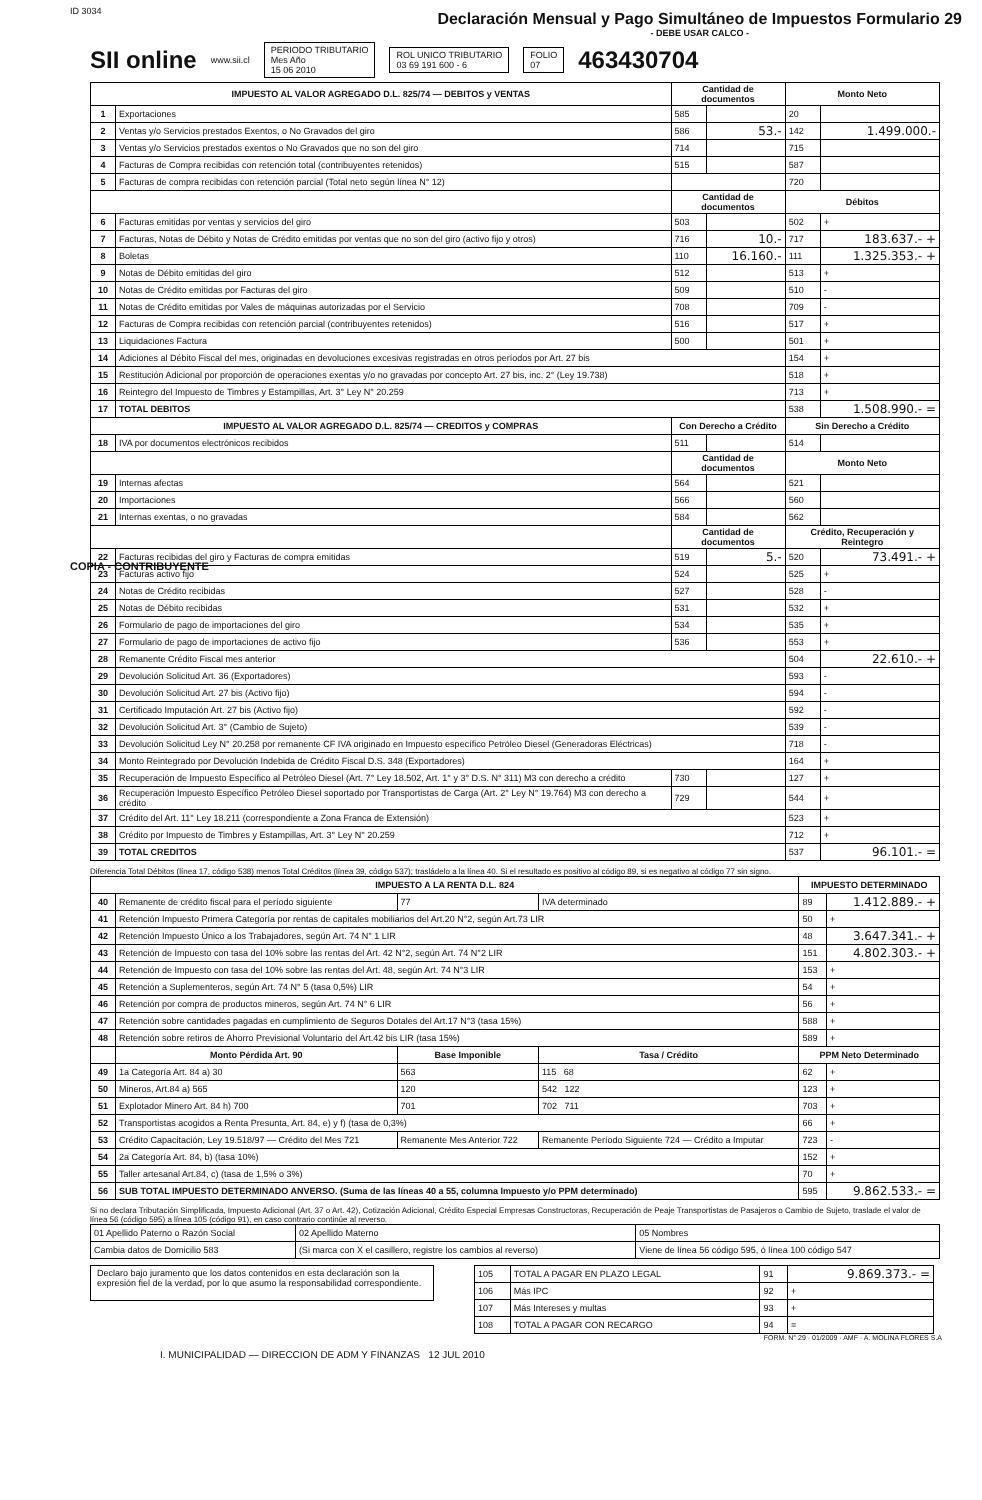ID 3034
Declaración Mensual y Pago Simultáneo de Impuestos Formulario 29
- DEBE USAR CALCO -
SII online
www.sii.cl
PERIODO TRIBUTARIO
Mes Año
15 06 2010
ROL UNICO TRIBUTARIO
03 69 191 600 - 6
FOLIO
07
463430704
| IMPUESTO AL VALOR AGREGADO D.L. 825/74 — DEBITOS y VENTAS | | Cantidad de documentos | | Monto Neto | |
| --- | --- | --- | --- | --- | --- |
| 1 | Exportaciones | 585 | | 20 | |
| 2 | Ventas y/o Servicios prestados Exentos, o No Gravados del giro | 586 | 53.- | 142 | 1.499.000.- |
| 3 | Ventas y/o Servicios prestados exentos o No Gravados que no son del giro | 714 | | 715 | |
| 4 | Facturas de Compra recibidas con retención total (contribuyentes retenidos) | 515 | | 587 | |
| 5 | Facturas de compra recibidas con retención parcial (Total neto según línea N° 12) | | | 720 | |
| | | Cantidad de documentos | | Débitos | |
| 6 | Facturas emitidas por ventas y servicios del giro | 503 | | 502 | + |
| 7 | Facturas, Notas de Débito y Notas de Crédito emitidas por ventas que no son del giro (activo fijo y otros) | 716 | 10.- | 717 | 183.637.- + |
| 8 | Boletas | 110 | 16.160.- | 111 | 1.325.353.- + |
| 9 | Notas de Débito emitidas del giro | 512 | | 513 | + |
| 10 | Notas de Crédito emitidas por Facturas del giro | 509 | | 510 | - |
| 11 | Notas de Crédito emitidas por Vales de máquinas autorizadas por el Servicio | 708 | | 709 | - |
| 12 | Facturas de Compra recibidas con retención parcial (contribuyentes retenidos) | 516 | | 517 | + |
| 13 | Liquidaciones Factura | 500 | | 501 | + |
| 14 | Adiciones al Débito Fiscal del mes, originadas en devoluciones excesivas registradas en otros períodos por Art. 27 bis | | | 154 | + |
| 15 | Restitución Adicional por proporción de operaciones exentas y/o no gravadas por concepto Art. 27 bis, inc. 2° (Ley 19.738) | | | 518 | + |
| 16 | Reintegro del Impuesto de Timbres y Estampillas, Art. 3° Ley N° 20.259 | | | 713 | + |
| 17 | TOTAL DEBITOS | | | 538 | 1.508.990.- = |
| IMPUESTO AL VALOR AGREGADO D.L. 825/74 — CREDITOS y COMPRAS | | Con Derecho a Crédito | | Sin Derecho a Crédito | |
| 18 | IVA por documentos electrónicos recibidos | 511 | | 514 | |
| | | Cantidad de documentos | | Monto Neto | |
| 19 | Internas afectas | 564 | | 521 | |
| 20 | Importaciones | 566 | | 560 | |
| 21 | Internas exentas, o no gravadas | 584 | | 562 | |
| | | Cantidad de documentos | | Crédito, Recuperación y Reintegro | |
| 22 | Facturas recibidas del giro y Facturas de compra emitidas | 519 | 5.- | 520 | 73.491.- + |
| 23 | Facturas activo fijo | 524 | | 525 | + |
| 24 | Notas de Crédito recibidas | 527 | | 528 | - |
| 25 | Notas de Débito recibidas | 531 | | 532 | + |
| 26 | Formulario de pago de importaciones del giro | 534 | | 535 | + |
| 27 | Formulario de pago de importaciones de activo fijo | 536 | | 553 | + |
| 28 | Remanente Crédito Fiscal mes anterior | | | 504 | 22.610.- + |
| 29 | Devolución Solicitud Art. 36 (Exportadores) | | | 593 | - |
| 30 | Devolución Solicitud Art. 27 bis (Activo fijo) | | | 594 | - |
| 31 | Certificado Imputación Art. 27 bis (Activo fijo) | | | 592 | - |
| 32 | Devolución Solicitud Art. 3° (Cambio de Sujeto) | | | 539 | - |
| 33 | Devolución Solicitud Ley N° 20.258 por remanente CF IVA originado en Impuesto específico Petróleo Diesel (Generadoras Eléctricas) | | | 718 | - |
| 34 | Monto Reintegrado por Devolución Indebida de Crédito Fiscal D.S. 348 (Exportadores) | | | 164 | + |
| 35 | Recuperación de Impuesto Específico al Petróleo Diesel (Art. 7° Ley 18.502, Art. 1° y 3° D.S. N° 311) M3 con derecho a crédito | 730 | | 127 | + |
| 36 | Recuperación Impuesto Específico Petróleo Diesel soportado por Transportistas de Carga (Art. 2° Ley N° 19.764) M3 con derecho a crédito | 729 | | 544 | + |
| 37 | Crédito del Art. 11° Ley 18.211 (correspondiente a Zona Franca de Extensión) | | | 523 | + |
| 38 | Crédito por Impuesto de Timbres y Estampillas, Art. 3° Ley N° 20.259 | | | 712 | + |
| 39 | TOTAL CREDITOS | | | 537 | 96.101.- = |
Diferencia Total Débitos (línea 17, código 538) menos Total Créditos (línea 39, código 537); trasládelo a la línea 40. Si el resultado es positivo al código 89, si es negativo al código 77 sin signo.
| IMPUESTO A LA RENTA D.L. 824 | | | | IMPUESTO DETERMINADO | |
| --- | --- | --- | --- | --- | --- |
| 40 | Remanente de crédito fiscal para el período siguiente | 77 | IVA determinado | 89 | 1.412.889.- + |
| 41 | Retención Impuesto Primera Categoría por rentas de capitales mobiliarios del Art.20 N°2, según Art.73 LIR | | | 50 | + |
| 42 | Retención Impuesto Único a los Trabajadores, según Art. 74 N° 1 LIR | | | 48 | 3.647.341.- + |
| 43 | Retención de Impuesto con tasa del 10% sobre las rentas del Art. 42 N°2, según Art. 74 N°2 LIR | | | 151 | 4.802.303.- + |
| 44 | Retención de Impuesto con tasa del 10% sobre las rentas del Art. 48, según Art. 74 N°3 LIR | | | 153 | + |
| 45 | Retención a Suplementeros, según Art. 74 N° 5 (tasa 0,5%) LIR | | | 54 | + |
| 46 | Retención por compra de productos mineros, según Art. 74 N° 6 LIR | | | 56 | + |
| 47 | Retención sobre cantidades pagadas en cumplimiento de Seguros Dotales del Art.17 N°3 (tasa 15%) | | | 588 | + |
| 48 | Retención sobre retiros de Ahorro Previsional Voluntario del Art.42 bis LIR (tasa 15%) | | | 589 | + |
| | Monto Pérdida Art. 90 | Base Imponible | Tasa / Crédito | PPM Neto Determinado | |
| 49 | 1a Categoría Art. 84 a) 30 | 563 | 115 68 | 62 | + |
| 50 | Mineros, Art.84 a) 565 | 120 | 542 122 | 123 | + |
| 51 | Explotador Minero Art. 84 h) 700 | 701 | 702 711 | 703 | + |
| 52 | Transportistas acogidos a Renta Presunta, Art. 84, e) y f) (tasa de 0,3%) | | | 66 | + |
| 53 | Crédito Capacitación, Ley 19.518/97 — Crédito del Mes 721 | Remanente Mes Anterior 722 | Remanente Período Siguiente 724 — Crédito a Imputar | 723 | - |
| 54 | 2a Categoría Art. 84, b) (tasa 10%) | | | 152 | + |
| 55 | Taller artesanal Art.84, c) (tasa de 1,5% o 3%) | | | 70 | + |
| 56 | SUB TOTAL IMPUESTO DETERMINADO ANVERSO. (Suma de las líneas 40 a 55, columna Impuesto y/o PPM determinado) | | | 595 | 9.862.533.- = |
Si no declara Tributación Simplificada, Impuesto Adicional (Art. 37 o Art. 42), Cotización Adicional, Crédito Especial Empresas Constructoras, Recuperación de Peaje Transportistas de Pasajeros o Cambio de Sujeto, traslade el valor de línea 56 (código 595) a línea 105 (código 91), en caso contrario continúe al reverso.
| 01 Apellido Paterno o Razón Social | 02 Apellido Materno | 05 Nombres |
| Cambia datos de Domicilio 583 | (Si marca con X el casillero, registre los cambios al reverso) | Viene de línea 56 código 595, ó línea 100 código 547 |
Declaro bajo juramento que los datos contenidos en esta declaración son la expresión fiel de la verdad, por lo que asumo la responsabilidad correspondiente.
| 105 | TOTAL A PAGAR EN PLAZO LEGAL | 91 | 9.869.373.- = |
| 106 | Más IPC | 92 | + |
| 107 | Más Intereses y multas | 93 | + |
| 108 | TOTAL A PAGAR CON RECARGO | 94 | = |
FORM. N° 29 · 01/2009 · AMF · A. MOLINA FLORES S.A
I. MUNICIPALIDAD — DIRECCION DE ADM Y FINANZAS 12 JUL 2010
COPIA - CONTRIBUYENTE